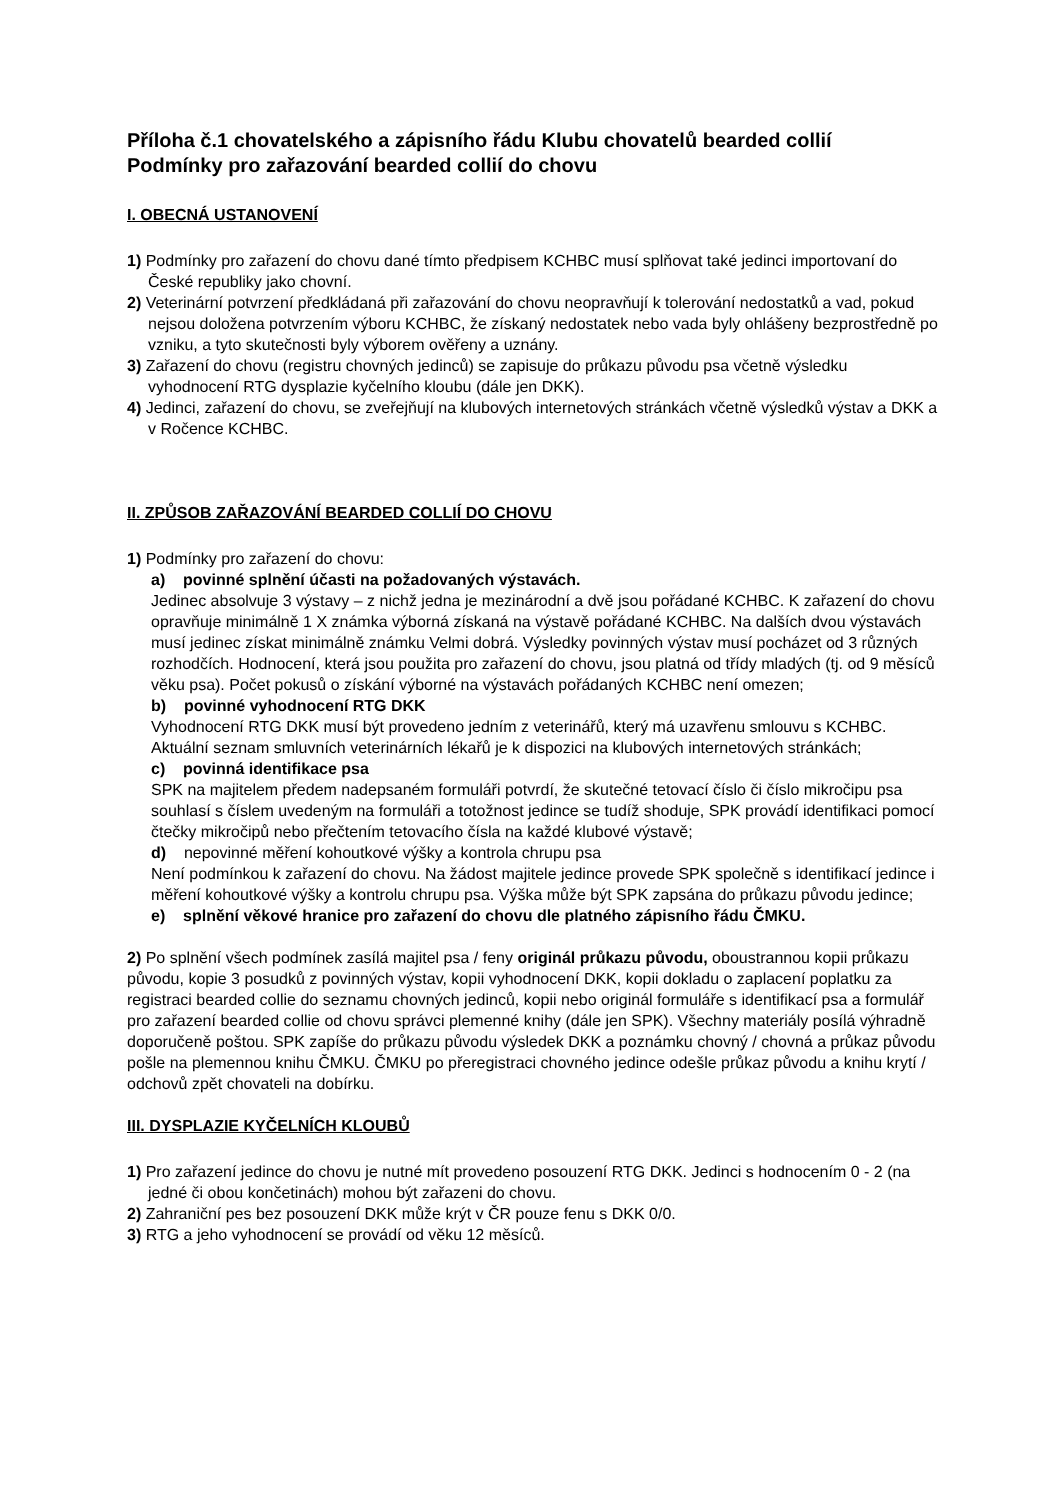Příloha č.1 chovatelského a zápisního řádu Klubu chovatelů bearded collií
Podmínky pro zařazování bearded collií do chovu
I. OBECNÁ USTANOVENÍ
1) Podmínky pro zařazení do chovu dané tímto předpisem KCHBC musí splňovat také jedinci importovaní do České republiky jako chovní.
2) Veterinární potvrzení předkládaná při zařazování do chovu neopravňují k tolerování nedostatků a vad, pokud nejsou doložena potvrzením výboru KCHBC, že získaný nedostatek nebo vada byly ohlášeny bezprostředně po vzniku, a tyto skutečnosti byly výborem ověřeny a uznány.
3) Zařazení do chovu (registru chovných jedinců) se zapisuje do průkazu původu psa včetně výsledku vyhodnocení RTG dysplazie kyčelního kloubu (dále jen DKK).
4) Jedinci, zařazení do chovu, se zveřejňují na klubových internetových stránkách včetně výsledků výstav a DKK a v Ročence KCHBC.
II. ZPŮSOB ZAŘAZOVÁNÍ BEARDED COLLIÍ DO CHOVU
1) Podmínky pro zařazení do chovu:
a) povinné splnění účasti na požadovaných výstavách.
Jedinec absolvuje 3 výstavy – z nichž jedna je mezinárodní a dvě jsou pořádané KCHBC. K zařazení do chovu opravňuje minimálně 1 X známka výborná získaná na výstavě pořádané KCHBC. Na dalších dvou výstavách musí jedinec získat minimálně známku Velmi dobrá. Výsledky povinných výstav musí pocházet od 3 různých rozhodčích. Hodnocení, která jsou použita pro zařazení do chovu, jsou platná od třídy mladých (tj. od 9 měsíců věku psa). Počet pokusů o získání výborné na výstavách pořádaných KCHBC není omezen;
b) povinné vyhodnocení RTG DKK
Vyhodnocení RTG DKK musí být provedeno jedním z veterinářů, který má uzavřenu smlouvu s KCHBC. Aktuální seznam smluvních veterinárních lékařů je k dispozici na klubových internetových stránkách;
c) povinná identifikace psa
SPK na majitelem předem nadepsaném formuláři potvrdí, že skutečné tetovací číslo či číslo mikročipu psa souhlasí s číslem uvedeným na formuláři a totožnost jedince se tudíž shoduje, SPK provádí identifikaci pomocí čtečky mikročipů nebo přečtením tetovacího čísla na každé klubové výstavě;
d) nepovinné měření kohoutkové výšky a kontrola chrupu psa
Není podmínkou k zařazení do chovu. Na žádost majitele jedince provede SPK společně s identifikací jedince i měření kohoutkové výšky a kontrolu chrupu psa. Výška může být SPK zapsána do průkazu původu jedince;
e) splnění věkové hranice pro zařazení do chovu dle platného zápisního řádu ČMKU.
2) Po splnění všech podmínek zasílá majitel psa / feny originál průkazu původu, oboustrannou kopii průkazu původu, kopie 3 posudků z povinných výstav, kopii vyhodnocení DKK, kopii dokladu o zaplacení poplatku za registraci bearded collie do seznamu chovných jedinců, kopii nebo originál formuláře s identifikací psa a formulář pro zařazení bearded collie od chovu správci plemenné knihy (dále jen SPK). Všechny materiály posílá výhradně doporučeně poštou. SPK zapíše do průkazu původu výsledek DKK a poznámku chovný / chovná a průkaz původu pošle na plemennou knihu ČMKU. ČMKU po přeregistraci chovného jedince odešle průkaz původu a knihu krytí / odchovů zpět chovateli na dobírku.
III. DYSPLAZIE KYČELNÍCH KLOUBŮ
1) Pro zařazení jedince do chovu je nutné mít provedeno posouzení RTG DKK. Jedinci s hodnocením 0 - 2 (na jedné či obou končetinách) mohou být zařazeni do chovu.
2) Zahraniční pes bez posouzení DKK může krýt v ČR pouze fenu s DKK 0/0.
3) RTG a jeho vyhodnocení se provádí od věku 12 měsíců.